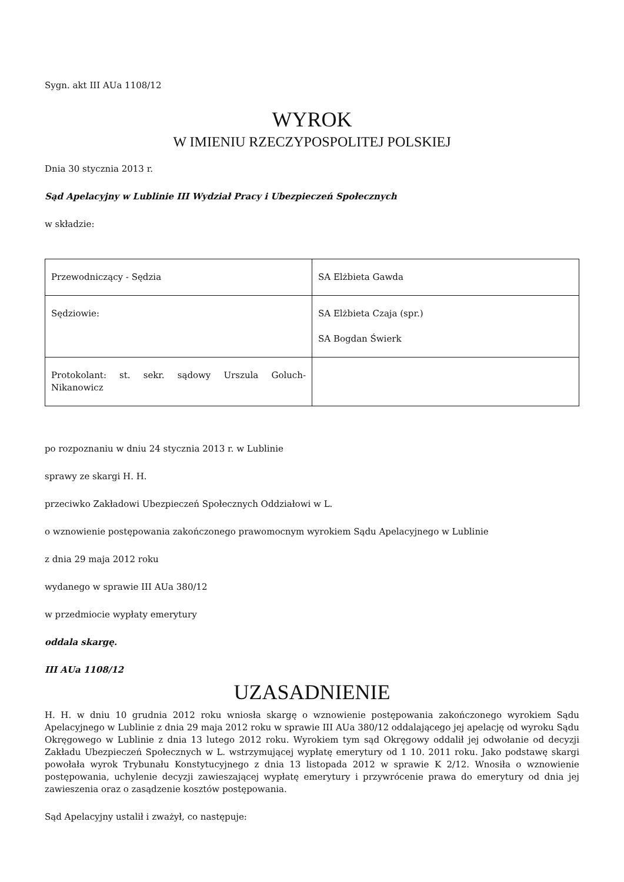Sygn. akt III AUa 1108/12
WYROK
W IMIENIU RZECZYPOSPOLITEJ POLSKIEJ
Dnia 30 stycznia 2013 r.
Sąd Apelacyjny w Lublinie III Wydział Pracy i Ubezpieczeń Społecznych
w składzie:
| Przewodniczący - Sędzia | SA Elżbieta Gawda |
| Sędziowie: | SA Elżbieta Czaja (spr.) SA Bogdan Świerk |
| Protokolant: st. sekr. sądowy Urszula Goluch-Nikanowicz | |
po rozpoznaniu w dniu 24 stycznia 2013 r. w Lublinie
sprawy ze skargi H. H.
przeciwko Zakładowi Ubezpieczeń Społecznych Oddziałowi w L.
o wznowienie postępowania zakończonego prawomocnym wyrokiem Sądu Apelacyjnego w Lublinie
z dnia 29 maja 2012 roku
wydanego w sprawie III AUa 380/12
w przedmiocie wypłaty emerytury
oddala skargę.
III AUa 1108/12
UZASADNIENIE
H. H. w dniu 10 grudnia 2012 roku wniosła skargę o wznowienie postępowania zakończonego wyrokiem Sądu Apelacyjnego w Lublinie z dnia 29 maja 2012 roku w sprawie III AUa 380/12 oddalającego jej apelację od wyroku Sądu Okręgowego w Lublinie z dnia 13 lutego 2012 roku. Wyrokiem tym sąd Okręgowy oddalił jej odwołanie od decyzji Zakładu Ubezpieczeń Społecznych w L. wstrzymującej wypłatę emerytury od 1 10. 2011 roku. Jako podstawę skargi powołała wyrok Trybunału Konstytucyjnego z dnia 13 listopada 2012 w sprawie K 2/12. Wnosiła o wznowienie postępowania, uchylenie decyzji zawieszającej wypłatę emerytury i przywrócenie prawa do emerytury od dnia jej zawieszenia oraz o zasądzenie kosztów postępowania.
Sąd Apelacyjny ustalił i zważył, co następuje: